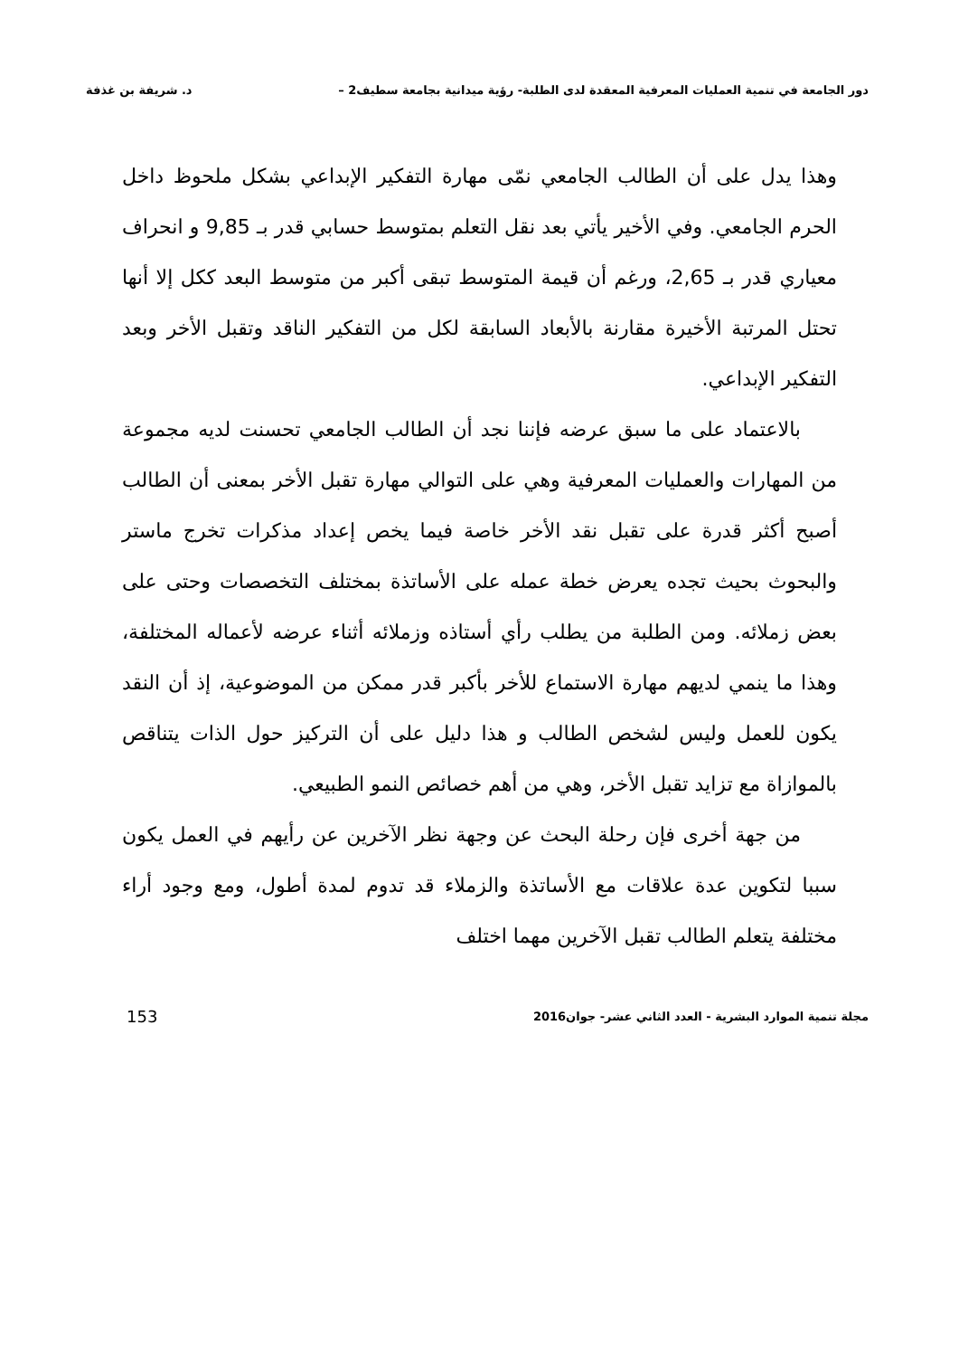دور الجامعة في تنمية العمليات المعرفية المعقدة لدى الطلبة- رؤية ميدانية بجامعة سطيف2 – د. شريفة بن غذفة
وهذا يدل على أن الطالب الجامعي نمّى مهارة التفكير الإبداعي بشكل ملحوظ داخل الحرم الجامعي. وفي الأخير يأتي بعد نقل التعلم بمتوسط حسابي قدر بـ 9,85 و انحراف معياري قدر بـ 2,65، ورغم أن قيمة المتوسط تبقى أكبر من متوسط البعد ككل إلا أنها تحتل المرتبة الأخيرة مقارنة بالأبعاد السابقة لكل من التفكير الناقد وتقبل الأخر وبعد التفكير الإبداعي.
بالاعتماد على ما سبق عرضه فإننا نجد أن الطالب الجامعي تحسنت لديه مجموعة من المهارات والعمليات المعرفية وهي على التوالي مهارة تقبل الأخر بمعنى أن الطالب أصبح أكثر قدرة على تقبل نقد الأخر خاصة فيما يخص إعداد مذكرات تخرج ماستر والبحوث بحيث تجده يعرض خطة عمله على الأساتذة بمختلف التخصصات وحتى على بعض زملائه. ومن الطلبة من يطلب رأي أستاذه وزملائه أثناء عرضه لأعماله المختلفة، وهذا ما ينمي لديهم مهارة الاستماع للأخر بأكبر قدر ممكن من الموضوعية، إذ أن النقد يكون للعمل وليس لشخص الطالب و هذا دليل على أن التركيز حول الذات يتناقص بالموازاة مع تزايد تقبل الأخر، وهي من أهم خصائص النمو الطبيعي.
من جهة أخرى فإن رحلة البحث عن وجهة نظر الآخرين عن رأيهم في العمل يكون سببا لتكوين عدة علاقات مع الأساتذة والزملاء قد تدوم لمدة أطول، ومع وجود أراء مختلفة يتعلم الطالب تقبل الآخرين مهما اختلف
مجلة تنمية الموارد البشرية - العدد الثاني عشر- جوان2016 153